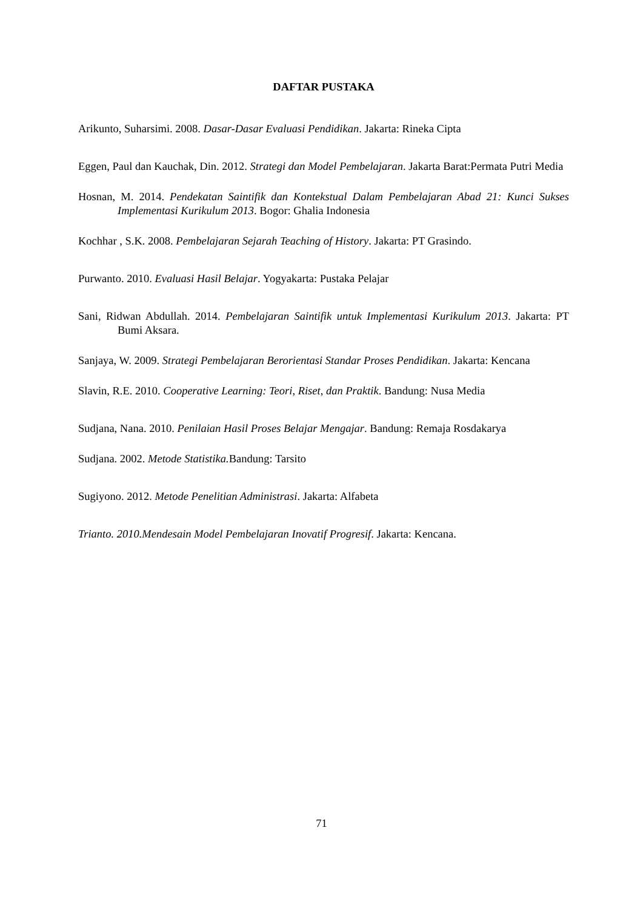DAFTAR PUSTAKA
Arikunto, Suharsimi. 2008. Dasar-Dasar Evaluasi Pendidikan. Jakarta: Rineka Cipta
Eggen, Paul dan Kauchak, Din. 2012. Strategi dan Model Pembelajaran. Jakarta Barat:Permata Putri Media
Hosnan, M. 2014. Pendekatan Saintifik dan Kontekstual Dalam Pembelajaran Abad 21: Kunci Sukses Implementasi Kurikulum 2013. Bogor: Ghalia Indonesia
Kochhar , S.K. 2008. Pembelajaran Sejarah Teaching of History. Jakarta: PT Grasindo.
Purwanto. 2010. Evaluasi Hasil Belajar. Yogyakarta: Pustaka Pelajar
Sani, Ridwan Abdullah. 2014. Pembelajaran Saintifik untuk Implementasi Kurikulum 2013. Jakarta: PT Bumi Aksara.
Sanjaya, W. 2009. Strategi Pembelajaran Berorientasi Standar Proses Pendidikan. Jakarta: Kencana
Slavin, R.E. 2010. Cooperative Learning: Teori, Riset, dan Praktik. Bandung: Nusa Media
Sudjana, Nana. 2010. Penilaian Hasil Proses Belajar Mengajar. Bandung: Remaja Rosdakarya
Sudjana. 2002. Metode Statistika. Bandung: Tarsito
Sugiyono. 2012. Metode Penelitian Administrasi. Jakarta: Alfabeta
Trianto. 2010.Mendesain Model Pembelajaran Inovatif Progresif. Jakarta: Kencana.
71